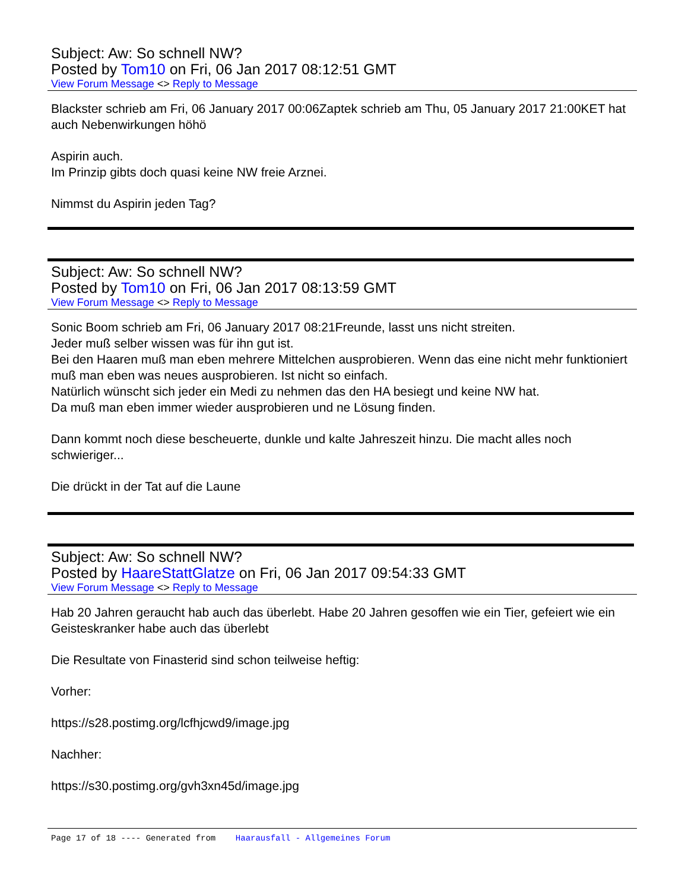Subject: Aw: So schnell NW?
Posted by Tom10 on Fri, 06 Jan 2017 08:12:51 GMT
View Forum Message <> Reply to Message
Blackster schrieb am Fri, 06 January 2017 00:06Zaptek schrieb am Thu, 05 January 2017 21:00KET hat auch Nebenwirkungen höhö
Aspirin auch.
Im Prinzip gibts doch quasi keine NW freie Arznei.
Nimmst du Aspirin jeden Tag?
Subject: Aw: So schnell NW?
Posted by Tom10 on Fri, 06 Jan 2017 08:13:59 GMT
View Forum Message <> Reply to Message
Sonic Boom schrieb am Fri, 06 January 2017 08:21Freunde, lasst uns nicht streiten.
Jeder muß selber wissen was für ihn gut ist.
Bei den Haaren muß man eben mehrere Mittelchen ausprobieren. Wenn das eine nicht mehr funktioniert muß man eben was neues ausprobieren. Ist nicht so einfach.
Natürlich wünscht sich jeder ein Medi zu nehmen das den HA besiegt und keine NW hat.
Da muß man eben immer wieder ausprobieren und ne Lösung finden.
Dann kommt noch diese bescheuerte, dunkle und kalte Jahreszeit hinzu. Die macht alles noch schwieriger...
Die drückt in der Tat auf die Laune
Subject: Aw: So schnell NW?
Posted by HaareStattGlatze on Fri, 06 Jan 2017 09:54:33 GMT
View Forum Message <> Reply to Message
Hab 20 Jahren geraucht hab auch das überlebt. Habe 20 Jahren gesoffen wie ein Tier, gefeiert wie ein Geisteskranker habe auch das überlebt
Die Resultate von Finasterid sind schon teilweise heftig:
Vorher:
https://s28.postimg.org/lcfhjcwd9/image.jpg
Nachher:
https://s30.postimg.org/gvh3xn45d/image.jpg
Page 17 of 18 ---- Generated from Haarausfall - Allgemeines Forum